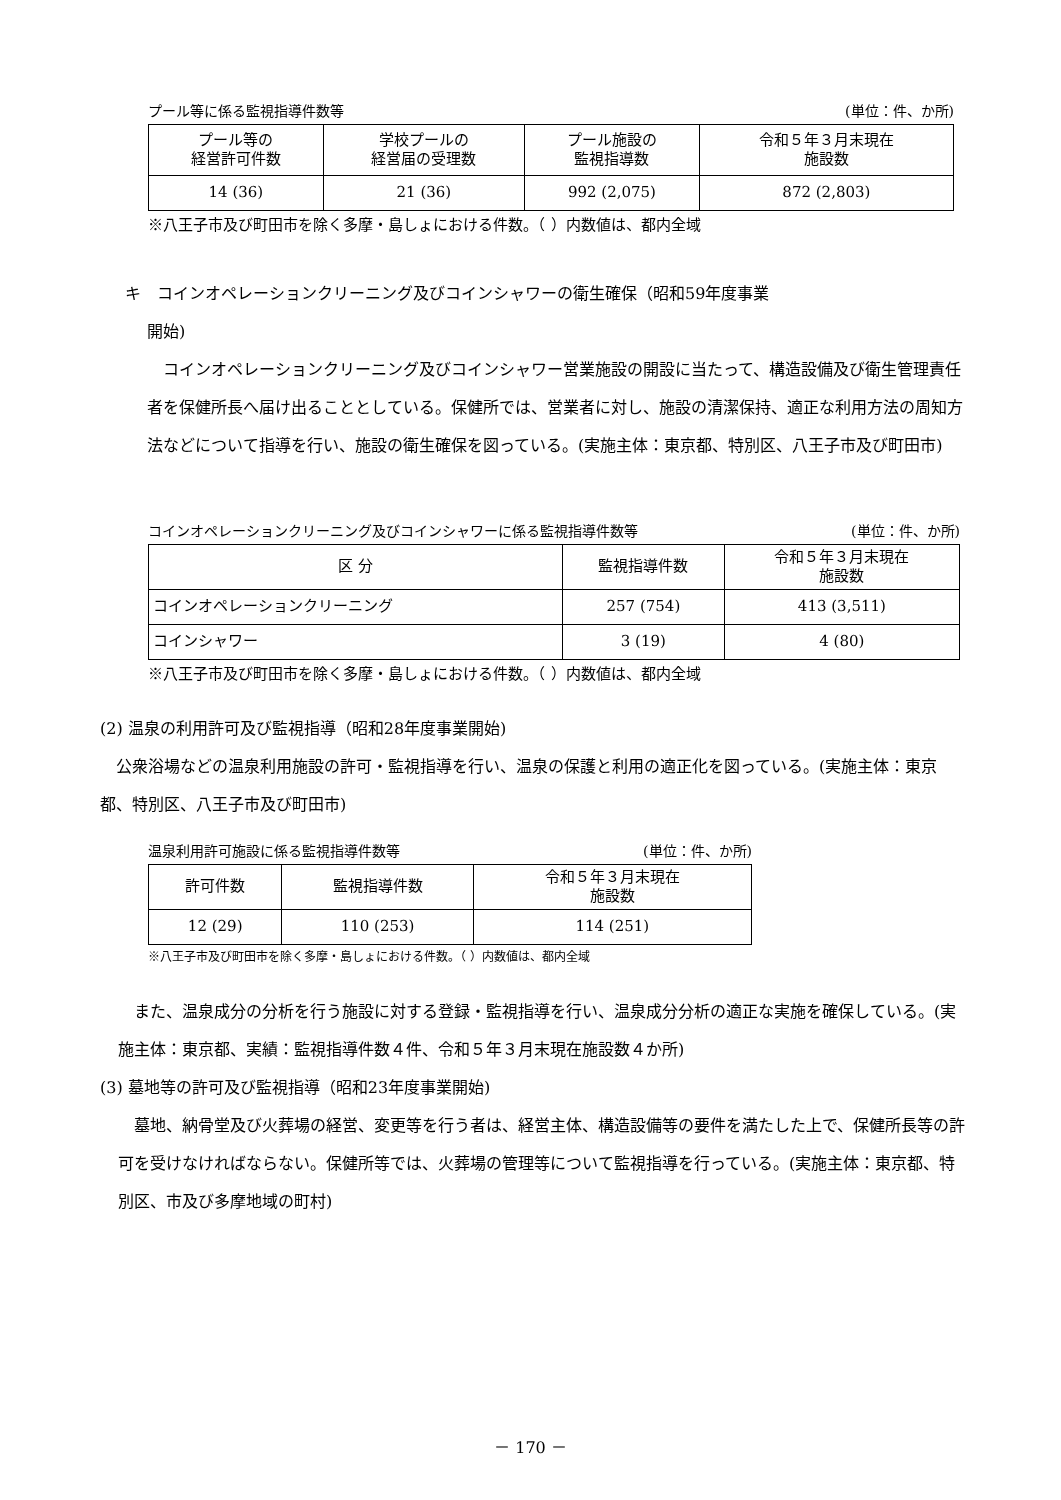プール等に係る監視指導件数等 (単位：件、か所)
| プール等の 経営許可件数 | 学校プールの 経営届の受理数 | プール施設の 監視指導数 | 令和５年３月末現在 施設数 |
| --- | --- | --- | --- |
| 14 (36) | 21 (36) | 992 (2,075) | 872 (2,803) |
※八王子市及び町田市を除く多摩・島しょにおける件数。（ ）内数値は、都内全域
キ　コインオペレーションクリーニング及びコインシャワーの衛生確保（昭和59年度事業
開始)
コインオペレーションクリーニング及びコインシャワー営業施設の開設に当たって、構造設備及び衛生管理責任者を保健所長へ届け出ることとしている。保健所では、営業者に対し、施設の清潔保持、適正な利用方法の周知方法などについて指導を行い、施設の衛生確保を図っている。(実施主体：東京都、特別区、八王子市及び町田市)
コインオペレーションクリーニング及びコインシャワーに係る監視指導件数等 (単位：件、か所)
| 区 分 | 監視指導件数 | 令和５年３月末現在 施設数 |
| --- | --- | --- |
| コインオペレーションクリーニング | 257 (754) | 413 (3,511) |
| コインシャワー | 3 (19) | 4 (80) |
※八王子市及び町田市を除く多摩・島しょにおける件数。（ ）内数値は、都内全域
(2) 温泉の利用許可及び監視指導（昭和28年度事業開始)
公衆浴場などの温泉利用施設の許可・監視指導を行い、温泉の保護と利用の適正化を図っている。(実施主体：東京都、特別区、八王子市及び町田市)
温泉利用許可施設に係る監視指導件数等 (単位：件、か所)
| 許可件数 | 監視指導件数 | 令和５年３月末現在 施設数 |
| --- | --- | --- |
| 12 (29) | 110 (253) | 114 (251) |
※八王子市及び町田市を除く多摩・島しょにおける件数。（ ）内数値は、都内全域
また、温泉成分の分析を行う施設に対する登録・監視指導を行い、温泉成分分析の適正な実施を確保している。(実施主体：東京都、実績：監視指導件数４件、令和５年３月末現在施設数４か所)
(3) 墓地等の許可及び監視指導（昭和23年度事業開始)
墓地、納骨堂及び火葬場の経営、変更等を行う者は、経営主体、構造設備等の要件を満たした上で、保健所長等の許可を受けなければならない。保健所等では、火葬場の管理等について監視指導を行っている。(実施主体：東京都、特別区、市及び多摩地域の町村)
－ 170 －